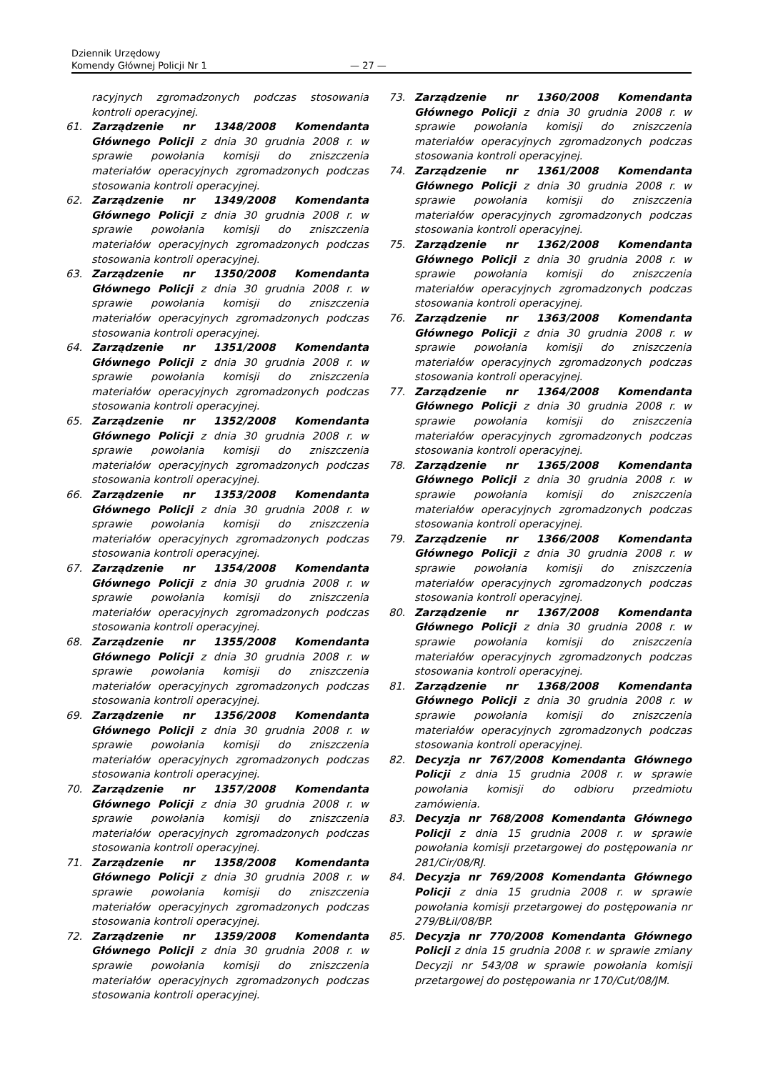Dziennik Urzędowy
Komendy Głównej Policji Nr 1
— 27 —
racyjnych zgromadzonych podczas stosowania kontroli operacyjnej.
61. Zarządzenie nr 1348/2008 Komendanta Głównego Policji z dnia 30 grudnia 2008 r. w sprawie powołania komisji do zniszczenia materiałów operacyjnych zgromadzonych podczas stosowania kontroli operacyjnej.
62. Zarządzenie nr 1349/2008 Komendanta Głównego Policji z dnia 30 grudnia 2008 r. w sprawie powołania komisji do zniszczenia materiałów operacyjnych zgromadzonych podczas stosowania kontroli operacyjnej.
63. Zarządzenie nr 1350/2008 Komendanta Głównego Policji z dnia 30 grudnia 2008 r. w sprawie powołania komisji do zniszczenia materiałów operacyjnych zgromadzonych podczas stosowania kontroli operacyjnej.
64. Zarządzenie nr 1351/2008 Komendanta Głównego Policji z dnia 30 grudnia 2008 r. w sprawie powołania komisji do zniszczenia materiałów operacyjnych zgromadzonych podczas stosowania kontroli operacyjnej.
65. Zarządzenie nr 1352/2008 Komendanta Głównego Policji z dnia 30 grudnia 2008 r. w sprawie powołania komisji do zniszczenia materiałów operacyjnych zgromadzonych podczas stosowania kontroli operacyjnej.
66. Zarządzenie nr 1353/2008 Komendanta Głównego Policji z dnia 30 grudnia 2008 r. w sprawie powołania komisji do zniszczenia materiałów operacyjnych zgromadzonych podczas stosowania kontroli operacyjnej.
67. Zarządzenie nr 1354/2008 Komendanta Głównego Policji z dnia 30 grudnia 2008 r. w sprawie powołania komisji do zniszczenia materiałów operacyjnych zgromadzonych podczas stosowania kontroli operacyjnej.
68. Zarządzenie nr 1355/2008 Komendanta Głównego Policji z dnia 30 grudnia 2008 r. w sprawie powołania komisji do zniszczenia materiałów operacyjnych zgromadzonych podczas stosowania kontroli operacyjnej.
69. Zarządzenie nr 1356/2008 Komendanta Głównego Policji z dnia 30 grudnia 2008 r. w sprawie powołania komisji do zniszczenia materiałów operacyjnych zgromadzonych podczas stosowania kontroli operacyjnej.
70. Zarządzenie nr 1357/2008 Komendanta Głównego Policji z dnia 30 grudnia 2008 r. w sprawie powołania komisji do zniszczenia materiałów operacyjnych zgromadzonych podczas stosowania kontroli operacyjnej.
71. Zarządzenie nr 1358/2008 Komendanta Głównego Policji z dnia 30 grudnia 2008 r. w sprawie powołania komisji do zniszczenia materiałów operacyjnych zgromadzonych podczas stosowania kontroli operacyjnej.
72. Zarządzenie nr 1359/2008 Komendanta Głównego Policji z dnia 30 grudnia 2008 r. w sprawie powołania komisji do zniszczenia materiałów operacyjnych zgromadzonych podczas stosowania kontroli operacyjnej.
73. Zarządzenie nr 1360/2008 Komendanta Głównego Policji z dnia 30 grudnia 2008 r. w sprawie powołania komisji do zniszczenia materiałów operacyjnych zgromadzonych podczas stosowania kontroli operacyjnej.
74. Zarządzenie nr 1361/2008 Komendanta Głównego Policji z dnia 30 grudnia 2008 r. w sprawie powołania komisji do zniszczenia materiałów operacyjnych zgromadzonych podczas stosowania kontroli operacyjnej.
75. Zarządzenie nr 1362/2008 Komendanta Głównego Policji z dnia 30 grudnia 2008 r. w sprawie powołania komisji do zniszczenia materiałów operacyjnych zgromadzonych podczas stosowania kontroli operacyjnej.
76. Zarządzenie nr 1363/2008 Komendanta Głównego Policji z dnia 30 grudnia 2008 r. w sprawie powołania komisji do zniszczenia materiałów operacyjnych zgromadzonych podczas stosowania kontroli operacyjnej.
77. Zarządzenie nr 1364/2008 Komendanta Głównego Policji z dnia 30 grudnia 2008 r. w sprawie powołania komisji do zniszczenia materiałów operacyjnych zgromadzonych podczas stosowania kontroli operacyjnej.
78. Zarządzenie nr 1365/2008 Komendanta Głównego Policji z dnia 30 grudnia 2008 r. w sprawie powołania komisji do zniszczenia materiałów operacyjnych zgromadzonych podczas stosowania kontroli operacyjnej.
79. Zarządzenie nr 1366/2008 Komendanta Głównego Policji z dnia 30 grudnia 2008 r. w sprawie powołania komisji do zniszczenia materiałów operacyjnych zgromadzonych podczas stosowania kontroli operacyjnej.
80. Zarządzenie nr 1367/2008 Komendanta Głównego Policji z dnia 30 grudnia 2008 r. w sprawie powołania komisji do zniszczenia materiałów operacyjnych zgromadzonych podczas stosowania kontroli operacyjnej.
81. Zarządzenie nr 1368/2008 Komendanta Głównego Policji z dnia 30 grudnia 2008 r. w sprawie powołania komisji do zniszczenia materiałów operacyjnych zgromadzonych podczas stosowania kontroli operacyjnej.
82. Decyzja nr 767/2008 Komendanta Głównego Policji z dnia 15 grudnia 2008 r. w sprawie powołania komisji do odbioru przedmiotu zamówienia.
83. Decyzja nr 768/2008 Komendanta Głównego Policji z dnia 15 grudnia 2008 r. w sprawie powołania komisji przetargowej do postępowania nr 281/Cir/08/RJ.
84. Decyzja nr 769/2008 Komendanta Głównego Policji z dnia 15 grudnia 2008 r. w sprawie powołania komisji przetargowej do postępowania nr 279/BŁiI/08/BP.
85. Decyzja nr 770/2008 Komendanta Głównego Policji z dnia 15 grudnia 2008 r. w sprawie zmiany Decyzji nr 543/08 w sprawie powołania komisji przetargowej do postępowania nr 170/Cut/08/JM.